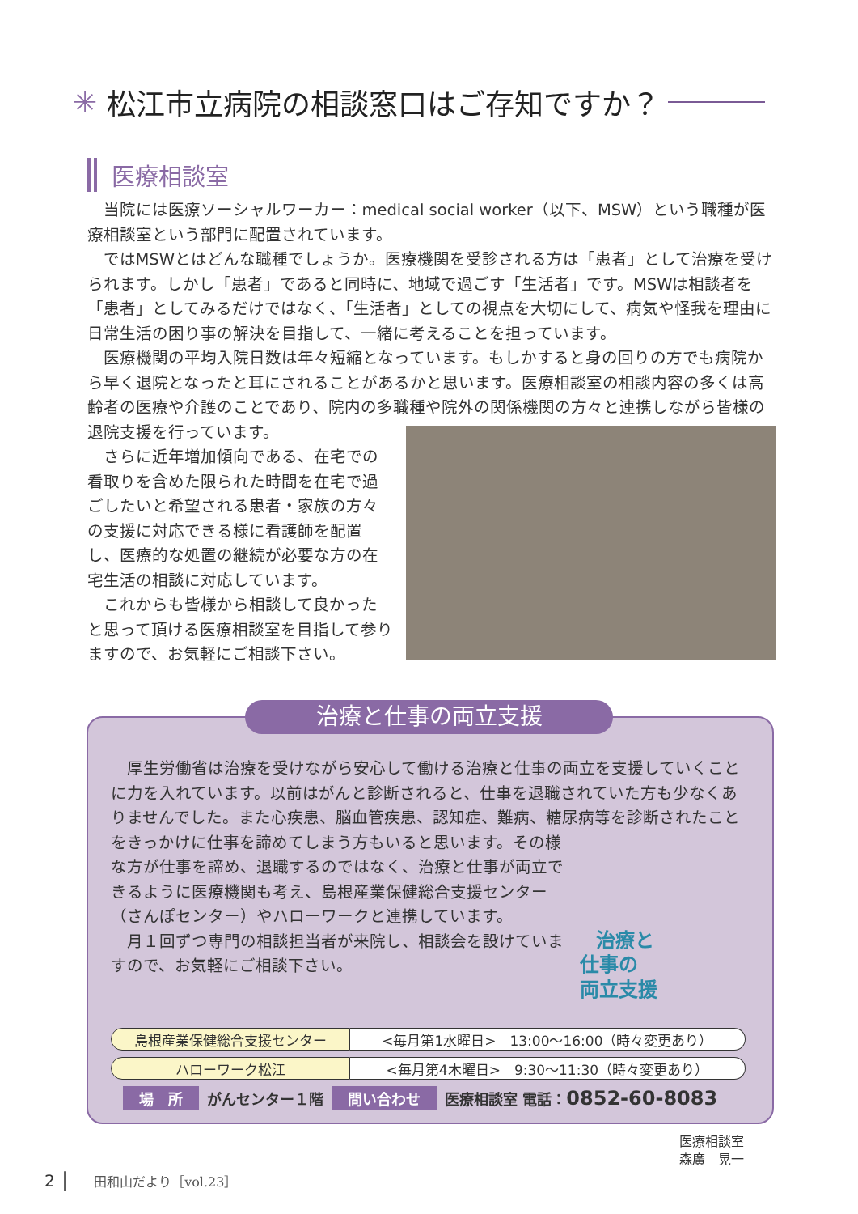✳ 松江市立病院の相談窓口はご存知ですか？
医療相談室
当院には医療ソーシャルワーカー：medical social worker（以下、MSW）という職種が医療相談室という部門に配置されています。
ではMSWとはどんな職種でしょうか。医療機関を受診される方は「患者」として治療を受けられます。しかし「患者」であると同時に、地域で過ごす「生活者」です。MSWは相談者を「患者」としてみるだけではなく、「生活者」としての視点を大切にして、病気や怪我を理由に日常生活の困り事の解決を目指して、一緒に考えることを担っています。
医療機関の平均入院日数は年々短縮となっています。もしかすると身の回りの方でも病院から早く退院となったと耳にされることがあるかと思います。医療相談室の相談内容の多くは高齢者の医療や介護のことであり、院内の多職種や院外の関係機関の方々と連携しながら皆様の退院支援を行っています。
さらに近年増加傾向である、在宅での看取りを含めた限られた時間を在宅で過ごしたいと希望される患者・家族の方々の支援に対応できる様に看護師を配置し、医療的な処置の継続が必要な方の在宅生活の相談に対応しています。
これからも皆様から相談して良かったと思って頂ける医療相談室を目指して参りますので、お気軽にご相談下さい。
治療と仕事の両立支援
厚生労働省は治療を受けながら安心して働ける治療と仕事の両立を支援していくことに力を入れています。以前はがんと診断されると、仕事を退職されていた方も少なくありませんでした。また心疾患、脳血管疾患、認知症、難病、糖尿病等を診断されたこと 治療と
仕事の
両立支援 をきっかけに仕事を諦めてしまう方もいると思います。その様な方が仕事を諦め、退職するのではなく、治療と仕事が両立できるように医療機関も考え、島根産業保健総合支援センター（さんぽセンター）やハローワークと連携しています。
月１回ずつ専門の相談担当者が来院し、相談会を設けていますので、お気軽にご相談下さい。
| 島根産業保健総合支援センター | <毎月第1水曜日> 13:00〜16:00（時々変更あり） |
| ハローワーク松江 | <毎月第4木曜日> 9:30〜11:30（時々変更あり） |
場　所 がんセンター１階 問い合わせ 医療相談室 電話：0852-60-8083
医療相談室
森廣　晃一
2 │ 田和山だより［vol.23］